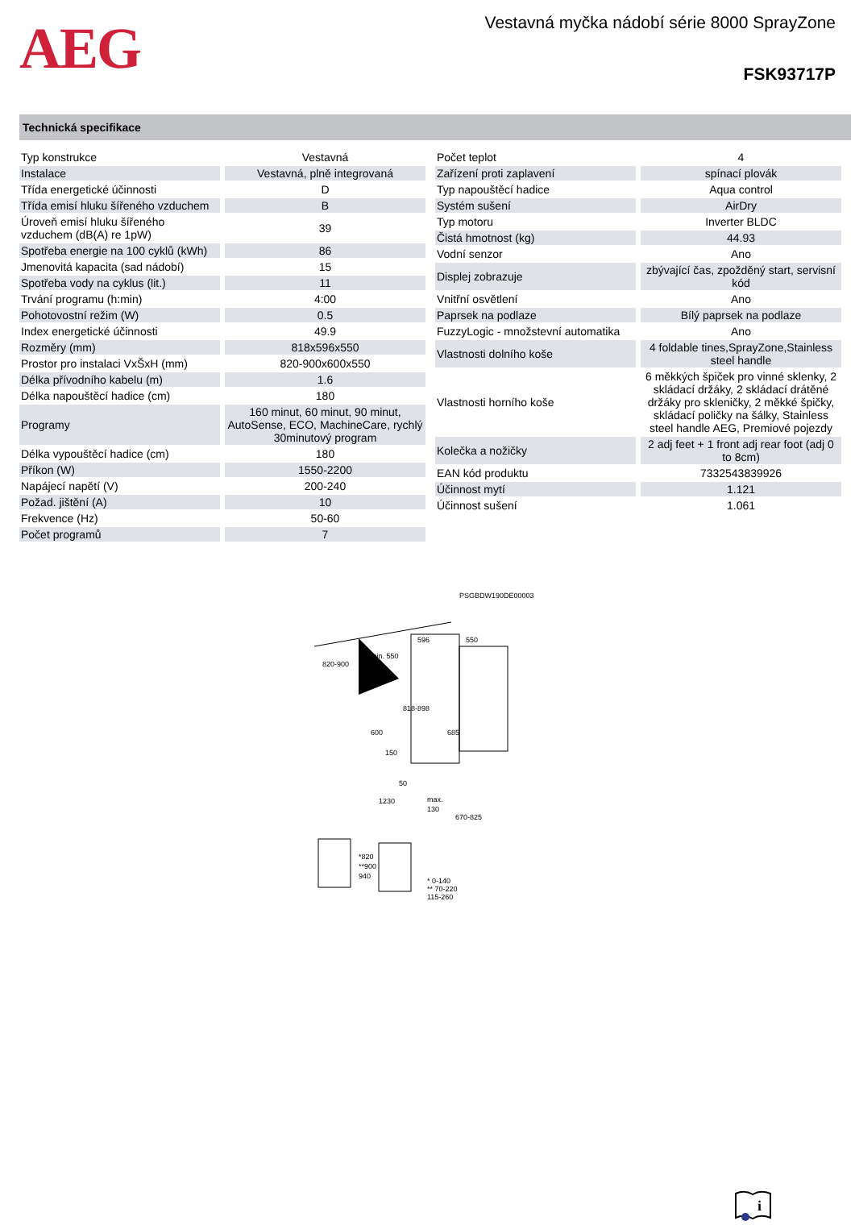AEG
Vestavná myčka nádobí série 8000 SprayZone
FSK93717P
Technická specifikace
| Typ konstrukce | Vestavná |
| Instalace | Vestavná, plně integrovaná |
| Třída energetické účinnosti | D |
| Třída emisí hluku šířeného vzduchem | B |
| Úroveň emisí hluku šířeného vzduchem (dB(A) re 1pW) | 39 |
| Spotřeba energie na 100 cyklů (kWh) | 86 |
| Jmenovitá kapacita (sad nádobí) | 15 |
| Spotřeba vody na cyklus (lit.) | 11 |
| Trvání programu (h:min) | 4:00 |
| Pohotovostní režim (W) | 0.5 |
| Index energetické účinnosti | 49.9 |
| Rozměry (mm) | 818x596x550 |
| Prostor pro instalaci VxŠxH (mm) | 820-900x600x550 |
| Délka přívodního kabelu (m) | 1.6 |
| Délka napouštěcí hadice (cm) | 180 |
| Programy | 160 minut, 60 minut, 90 minut, AutoSense, ECO, MachineCare, rychlý 30minutový program |
| Délka vypouštěcí hadice (cm) | 180 |
| Příkon (W) | 1550-2200 |
| Napájecí napětí (V) | 200-240 |
| Požad. jištění (A) | 10 |
| Frekvence (Hz) | 50-60 |
| Počet programů | 7 |
| Počet teplot | 4 |
| Zařízení proti zaplavení | spínací plovák |
| Typ napouštěcí hadice | Aqua control |
| Systém sušení | AirDry |
| Typ motoru | Inverter BLDC |
| Čistá hmotnost (kg) | 44.93 |
| Vodní senzor | Ano |
| Displej zobrazuje | zbývající čas, zpožděný start, servisní kód |
| Vnitřní osvětlení | Ano |
| Paprsek na podlaze | Bílý paprsek na podlaze |
| FuzzyLogic - množstevní automatika | Ano |
| Vlastnosti dolního koše | 4 foldable tines,SprayZone,Stainless steel handle |
| Vlastnosti horního koše | 6 měkkých špiček pro vinné sklenky, 2 skládací držáky, 2 skládací drátěné držáky pro skleničky, 2 měkké špičky, skládací poličky na šálky, Stainless steel handle AEG, Premiové pojezdy |
| Kolečka a nožičky | 2 adj feet + 1 front adj rear foot (adj 0 to 8cm) |
| EAN kód produktu | 7332543839926 |
| Účinnost mytí | 1.121 |
| Účinnost sušení | 1.061 |
PSGBDW190DE00003
820-900
min. 550
596
550
818-898
685
600
150
50
1230
max.
130
670-825
*820
**900
940
* 0-140
** 70-220
115-260
i